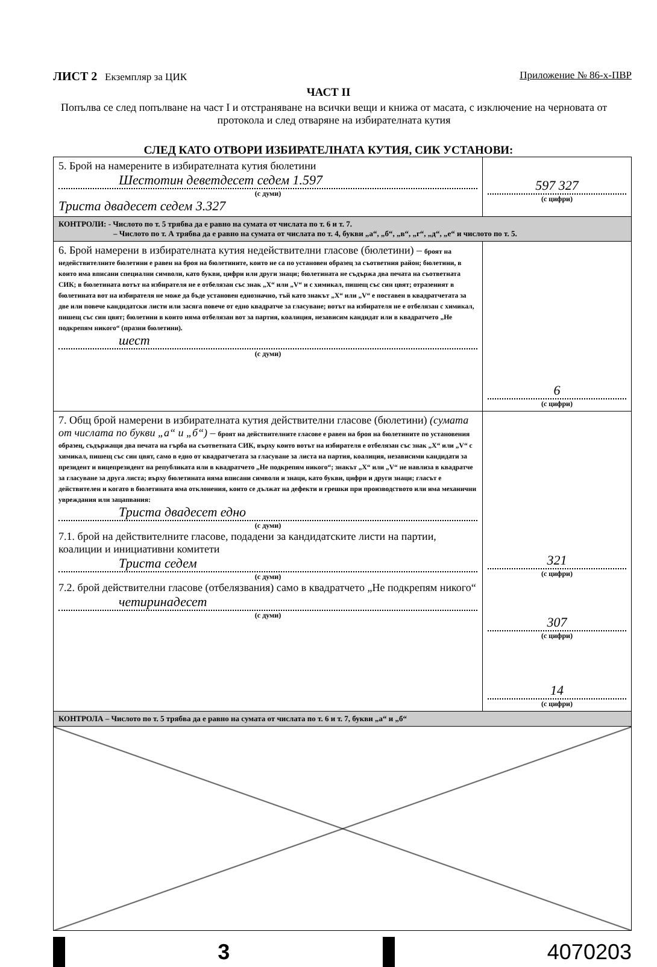ЛИСТ 2 Екземпляр за ЦИК Приложение № 86-х-ПВР
ЧАСТ II
Попълва се след попълване на част I и отстраняване на всички вещи и книжа от масата, с изключение на черновата от протокола и след отваряне на избирателната кутия
СЛЕД КАТО ОТВОРИ ИЗБИРАТЕЛНАТА КУТИЯ, СИК УСТАНОВИ:
| 5. Брой на намерените в избирателната кутия бюлетини Шестотин деветдесет седем 1.597 (с думи) Триста двадесет седем 3.327 | 597 327 (с цифри) |
| КОНТРОЛИ: - Числото по т. 5 трябва да е равно на сумата от числата по т. 6 и т. 7. – Числото по т. А трябва да е равно на сумата от числата по т. 4, букви „а“, „б“, „в“, „г“, „д“, „е“ и числото по т. 5. | |
| 6. Брой намерени в избирателната кутия недействителни гласове (бюлетини) – броят на недействителните бюлетини е равен на броя на бюлетините, които не са по установен образец за съответния район; бюлетини, в които има вписани специални символи, като букви, цифри или други знаци; бюлетината не съдържа два печата на съответната СИК; в бюлетината вотът на избирателя не е отбелязан със знак „X“ или „V“ и с химикал, пишещ със син цвят; отразеният в бюлетината вот на избирателя не може да бъде установен еднозначно, тъй като знакът „X“ или „V“ е поставен в квадратчетата за две или повече кандидатски листи или засяга повече от едно квадратче за гласуване; вотът на избирателя не е отбелязан с химикал, пишещ със син цвят; бюлетини в които няма отбелязан вот за партия, коалиция, независим кандидат или в квадратчето „Не подкрепям никого“ (празни бюлетини). шест (с думи) | 6 (с цифри) |
| 7. Общ брой намерени в избирателната кутия действителни гласове (бюлетини) (сумата от числата по букви „а“ и „б“) – броят на действителните гласове е равен на броя на бюлетините по установения образец, съдържащи два печата на гърба на съответната СИК, върху които вотът на избирателя е отбелязан със знак „X“ или „V“ с химикал, пишещ със син цвят, само в едно от квадратчетата за гласуване за листа на партия, коалиция, независими кандидати за президент и вицепрезидент на републиката или в квадратчето „Не подкрепям никого“; знакът „X“ или „V“ не навлиза в квадратче за гласуване за друга листа; върху бюлетината няма вписани символи и знаци, като букви, цифри и други знаци; гласът е действителен и когато в бюлетината има отклонения, които се дължат на дефекти и грешки при производството или има механични увреждания или зацапвания: Триста двадесет едно (с думи) 7.1. брой на действителните гласове, подадени за кандидатските листи на партии, коалиции и инициативни комитети Триста седем (с думи) 7.2. брой действителни гласове (отбелязвания) само в квадратчето „Не подкрепям никого“ четиринадесет (с думи) | 321 (с цифри) 307 (с цифри) 14 (с цифри) |
| КОНТРОЛА – Числото по т. 5 трябва да е равно на сумата от числата по т. 6 и т. 7, букви „а“ и „б“ | |
3 4070203